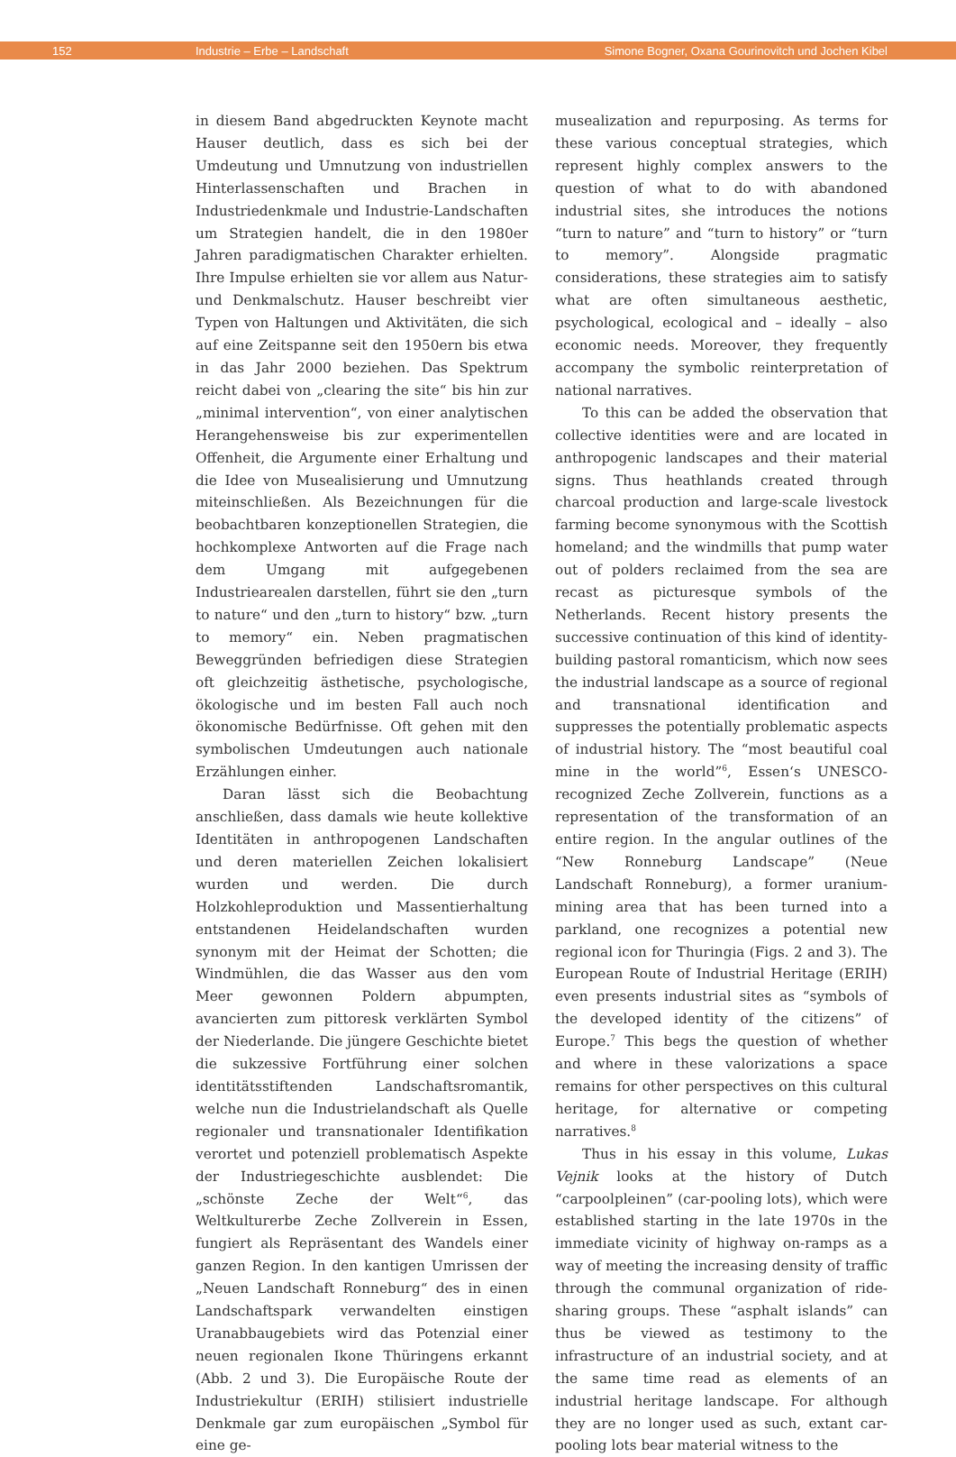152 Industrie – Erbe – Landschaft Simone Bogner, Oxana Gourinovitch und Jochen Kibel
in diesem Band abgedruckten Keynote macht Hauser deutlich, dass es sich bei der Umdeutung und Umnutzung von industriellen Hinterlassenschaften und Brachen in Industriedenkmale und Industrie-Landschaften um Strategien handelt, die in den 1980er Jahren paradigmatischen Charakter erhielten. Ihre Impulse erhielten sie vor allem aus Natur- und Denkmalschutz. Hauser beschreibt vier Typen von Haltungen und Aktivitäten, die sich auf eine Zeitspanne seit den 1950ern bis etwa in das Jahr 2000 beziehen. Das Spektrum reicht dabei von „clearing the site“ bis hin zur „minimal intervention“, von einer analytischen Herangehensweise bis zur experimentellen Offenheit, die Argumente einer Erhaltung und die Idee von Musealisierung und Umnutzung miteinschließen. Als Bezeichnungen für die beobachtbaren konzeptionellen Strategien, die hochkomplexe Antworten auf die Frage nach dem Umgang mit aufgegebenen Industriearealen darstellen, führt sie den „turn to nature“ und den „turn to history“ bzw. „turn to memory“ ein. Neben pragmatischen Beweggründen befriedigen diese Strategien oft gleichzeitig ästhetische, psychologische, ökologische und im besten Fall auch noch ökonomische Bedürfnisse. Oft gehen mit den symbolischen Umdeutungen auch nationale Erzählungen einher.
Daran lässt sich die Beobachtung anschließen, dass damals wie heute kollektive Identitäten in anthropogenen Landschaften und deren materiellen Zeichen lokalisiert wurden und werden. Die durch Holzkohleproduktion und Massentierhaltung entstandenen Heidelandschaften wurden synonym mit der Heimat der Schotten; die Windmühlen, die das Wasser aus den vom Meer gewonnen Poldern abpumpten, avancierten zum pittoresk verklärten Symbol der Niederlande. Die jüngere Geschichte bietet die sukzessive Fortführung einer solchen identitätsstiftenden Landschaftsromantik, welche nun die Industrielandschaft als Quelle regionaler und transnationaler Identifikation verortet und potenziell problematisch Aspekte der Industriegeschichte ausblendet: Die „schönste Zeche der Welt“<sup>6</sup>, das Weltkulturerbe Zeche Zollverein in Essen, fungiert als Repräsentant des Wandels einer ganzen Region. In den kantigen Umrissen der „Neuen Landschaft Ronneburg“ des in einen Landschaftspark verwandelten einstigen Uranabbaugebiets wird das Potenzial einer neuen regionalen Ikone Thüringens erkannt (Abb. 2 und 3). Die Europäische Route der Industriekultur (ERIH) stilisiert industrielle Denkmale gar zum europäischen „Symbol für eine ge-
musealization and repurposing. As terms for these various conceptual strategies, which represent highly complex answers to the question of what to do with abandoned industrial sites, she introduces the notions “turn to nature” and “turn to history” or “turn to memory”. Alongside pragmatic considerations, these strategies aim to satisfy what are often simultaneous aesthetic, psychological, ecological and – ideally – also economic needs. Moreover, they frequently accompany the symbolic reinterpretation of national narratives.
To this can be added the observation that collective identities were and are located in anthropogenic landscapes and their material signs. Thus heathlands created through charcoal production and large-scale livestock farming become synonymous with the Scottish homeland; and the windmills that pump water out of polders reclaimed from the sea are recast as picturesque symbols of the Netherlands. Recent history presents the successive continuation of this kind of identity-building pastoral romanticism, which now sees the industrial landscape as a source of regional and transnational identification and suppresses the potentially problematic aspects of industrial history. The “most beautiful coal mine in the world”<sup>6</sup>, Essen‘s UNESCO-recognized Zeche Zollverein, functions as a representation of the transformation of an entire region. In the angular outlines of the “New Ronneburg Landscape” (Neue Landschaft Ronneburg), a former uranium-mining area that has been turned into a parkland, one recognizes a potential new regional icon for Thuringia (Figs. 2 and 3). The European Route of Industrial Heritage (ERIH) even presents industrial sites as “symbols of the developed identity of the citizens” of Europe.<sup>7</sup> This begs the question of whether and where in these valorizations a space remains for other perspectives on this cultural heritage, for alternative or competing narratives.<sup>8</sup>
Thus in his essay in this volume, Lukas Vejnik looks at the history of Dutch “carpoolpleinen” (car-pooling lots), which were established starting in the late 1970s in the immediate vicinity of highway on-ramps as a way of meeting the increasing density of traffic through the communal organization of ride-sharing groups. These “asphalt islands” can thus be viewed as testimony to the infrastructure of an industrial society, and at the same time read as elements of an industrial heritage landscape. For although they are no longer used as such, extant car-pooling lots bear material witness to the